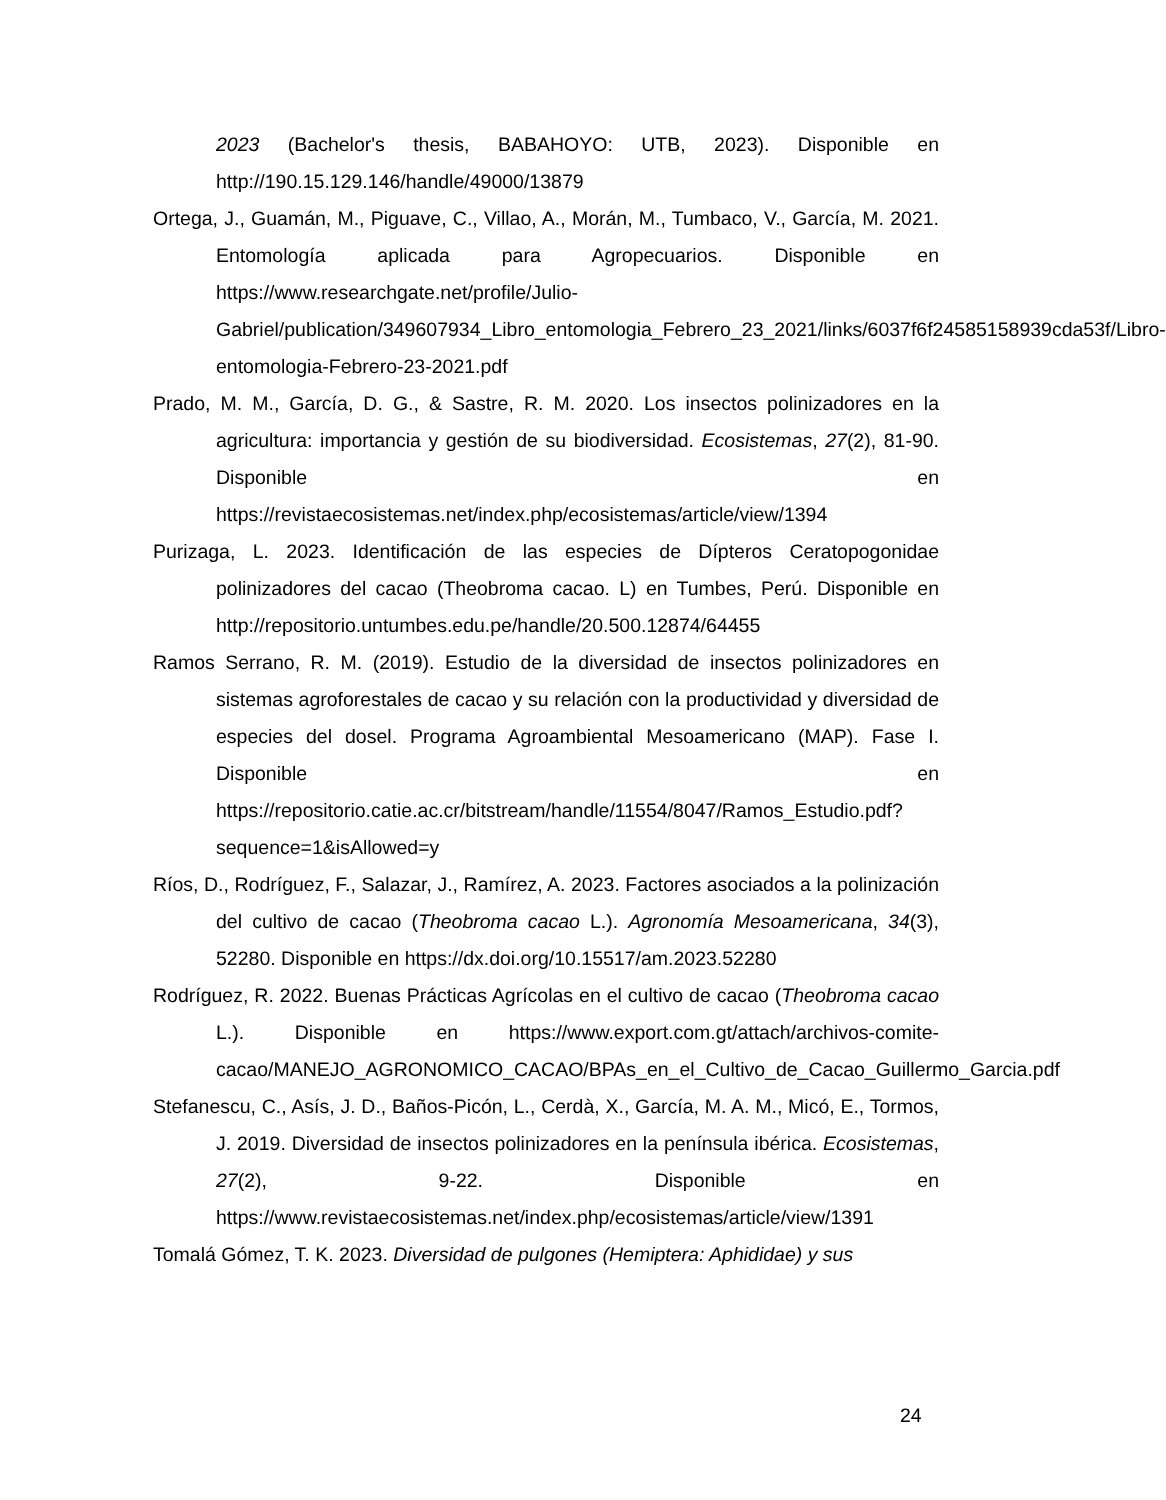2023 (Bachelor's thesis, BABAHOYO: UTB, 2023). Disponible en http://190.15.129.146/handle/49000/13879
Ortega, J., Guamán, M., Piguave, C., Villao, A., Morán, M., Tumbaco, V., García, M. 2021. Entomología aplicada para Agropecuarios. Disponible en https://www.researchgate.net/profile/Julio-Gabriel/publication/349607934_Libro_entomologia_Febrero_23_2021/links/6037f6f24585158939cda53f/Libro-entomologia-Febrero-23-2021.pdf
Prado, M. M., García, D. G., & Sastre, R. M. 2020. Los insectos polinizadores en la agricultura: importancia y gestión de su biodiversidad. Ecosistemas, 27(2), 81-90. Disponible en https://revistaecosistemas.net/index.php/ecosistemas/article/view/1394
Purizaga, L. 2023. Identificación de las especies de Dípteros Ceratopogonidae polinizadores del cacao (Theobroma cacao. L) en Tumbes, Perú. Disponible en http://repositorio.untumbes.edu.pe/handle/20.500.12874/64455
Ramos Serrano, R. M. (2019). Estudio de la diversidad de insectos polinizadores en sistemas agroforestales de cacao y su relación con la productividad y diversidad de especies del dosel. Programa Agroambiental Mesoamericano (MAP). Fase I. Disponible en https://repositorio.catie.ac.cr/bitstream/handle/11554/8047/Ramos_Estudio.pdf?sequence=1&isAllowed=y
Ríos, D., Rodríguez, F., Salazar, J., Ramírez, A. 2023. Factores asociados a la polinización del cultivo de cacao (Theobroma cacao L.). Agronomía Mesoamericana, 34(3), 52280. Disponible en https://dx.doi.org/10.15517/am.2023.52280
Rodríguez, R. 2022. Buenas Prácticas Agrícolas en el cultivo de cacao (Theobroma cacao L.). Disponible en https://www.export.com.gt/attach/archivos-comite-cacao/MANEJO_AGRONOMICO_CACAO/BPAs_en_el_Cultivo_de_Cacao_Guillermo_Garcia.pdf
Stefanescu, C., Asís, J. D., Baños-Picón, L., Cerdà, X., García, M. A. M., Micó, E., Tormos, J. 2019. Diversidad de insectos polinizadores en la península ibérica. Ecosistemas, 27(2), 9-22. Disponible en https://www.revistaecosistemas.net/index.php/ecosistemas/article/view/1391
Tomalá Gómez, T. K. 2023. Diversidad de pulgones (Hemiptera: Aphididae) y sus
24